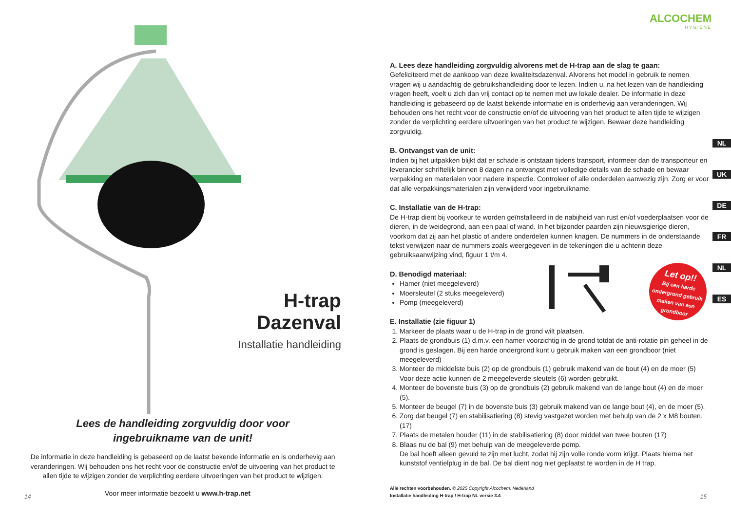H-trap Dazenval
Installatie handleiding
Lees de handleiding zorgvuldig door voor
ingebruikname van de unit!
De informatie in deze handleiding is gebaseerd op de laatst bekende informatie en is onderhevig aan veranderingen. Wij behouden ons het recht voor de constructie en/of de uitvoering van het product te allen tijde te wijzigen zonder de verplichting eerdere uitvoeringen van het product te wijzigen.
14
Voor meer informatie bezoekt u www.h-trap.net
ALCOCHEM
HYGIENE
A. Lees deze handleiding zorgvuldig alvorens met de H-trap aan de slag te gaan:
Gefeliciteerd met de aankoop van deze kwaliteitsdazenval. Alvorens het model in gebruik te nemen vragen wij u aandachtig de gebruikshandleiding door te lezen. Indien u, na het lezen van de handleiding vragen heeft, voelt u zich dan vrij contact op te nemen met uw lokale dealer. De informatie in deze handleiding is gebaseerd op de laatst bekende informatie en is onderhevig aan veranderingen. Wij behouden ons het recht voor de constructie en/of de uitvoering van het product te allen tijde te wijzigen zonder de verplichting eerdere uitvoeringen van het product te wijzigen. Bewaar deze handleiding zorgvuldig.
B. Ontvangst van de unit:
Indien bij het uitpakken blijkt dat er schade is ontstaan tijdens transport, informeer dan de transporteur en leverancier schriftelijk binnen 8 dagen na ontvangst met volledige details van de schade en bewaar verpakking en materialen voor nadere inspectie. Controleer of alle onderdelen aanwezig zijn. Zorg er voor dat alle verpakkingsmaterialen zijn verwijderd voor ingebruikname.
C. Installatie van de H-trap:
De H-trap dient bij voorkeur te worden geïnstalleerd in de nabijheid van rust en/of voederplaatsen voor de dieren, in de weidegrond, aan een paal of wand. In het bijzonder paarden zijn nieuwsgierige dieren, voorkom dat zij aan het plastic of andere onderdelen kunnen knagen. De nummers in de onderstaande tekst verwijzen naar de nummers zoals weergegeven in de tekeningen die u achterin deze gebruiksaanwijzing vind, figuur 1 t/m 4.
D. Benodigd materiaal:
Hamer (niet meegeleverd)
Moersleutel (2 stuks meegeleverd)
Pomp (meegeleverd)
E. Installatie (zie figuur 1)
1. Markeer de plaats waar u de H-trap in de grond wilt plaatsen.
2. Plaats de grondbuis (1) d.m.v. een hamer voorzichtig in de grond totdat de anti-rotatie pin geheel in de grond is geslagen. Bij een harde ondergrond kunt u gebruik maken van een grondboor (niet meegeleverd)
3. Monteer de middelste buis (2) op de grondbuis (1) gebruik makend van de bout (4) en de moer (5) Voor deze actie kunnen de 2 meegeleverde sleutels (6) worden gebruikt.
4. Monteer de bovenste buis (3) op de grondbuis (2) gebruik makend van de lange bout (4) en de moer (5).
5. Monteer de beugel (7) in de bovenste buis (3) gebruik makend van de lange bout (4), en de moer (5).
6. Zorg dat beugel (7) en stabilisatiering (8) stevig vastgezet worden met behulp van de 2 x M8 bouten. (17)
7. Plaats de metalen houder (11) in de stabilisatiering (8) door middel van twee bouten (17)
8. Blaas nu de bal (9) met behulp van de meegeleverde pomp.
De bal hoeft alleen gevuld te zijn met lucht, zodat hij zijn volle ronde vorm krijgt. Plaats hierna het kunststof ventielplug in de bal. De bal dient nog niet geplaatst te worden in de H trap.
Let op!!
Bij een harde ondergrond gebruik maken van een grondboor
NL
UK
DE
FR
NL
ES
Alle rechten voorbehouden. © 2025 Copyright Alcochem, Nederland
Installatie handleiding H-trap / H-trap NL versie 3.4
15